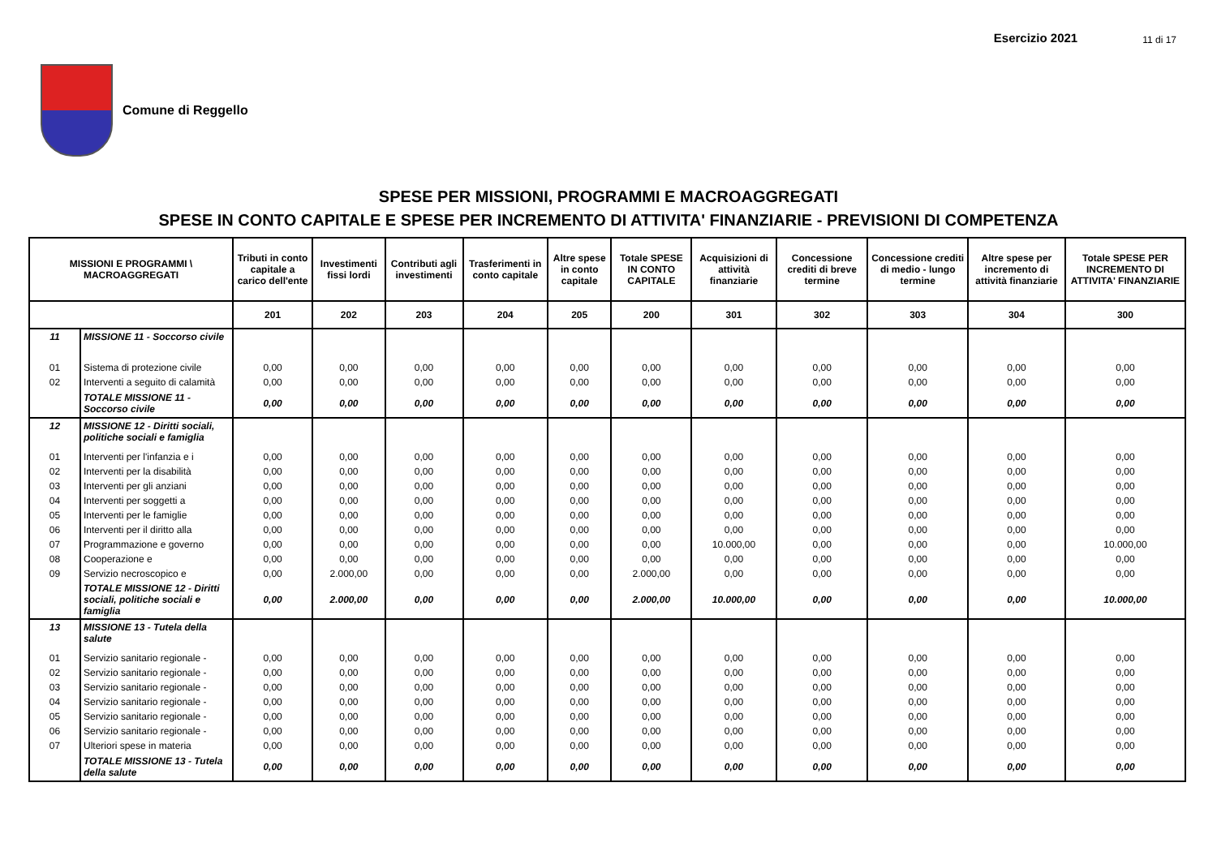Esercizio 2021 11 di 17
Comune di Reggello
SPESE PER MISSIONI, PROGRAMMI E MACROAGGREGATI
SPESE IN CONTO CAPITALE E SPESE PER INCREMENTO DI ATTIVITA' FINANZIARIE - PREVISIONI DI COMPETENZA
| MISSIONI E PROGRAMMI \ MACROAGGREGATI | | Tributi in conto capitale a carico dell'ente | Investimenti fissi lordi | Contributi agli investimenti | Trasferimenti in conto capitale | Altre spese in conto capitale | Totale SPESE IN CONTO CAPITALE | Acquisizioni di attività finanziarie | Concessione crediti di breve termine | Concessione crediti di medio - lungo termine | Altre spese per incremento di attività finanziarie | Totale SPESE PER INCREMENTO DI ATTIVITA' FINANZIARIE |
| --- | --- | --- | --- | --- | --- | --- | --- | --- | --- | --- | --- | --- |
| | | 201 | 202 | 203 | 204 | 205 | 200 | 301 | 302 | 303 | 304 | 300 |
| 11 | MISSIONE 11 - Soccorso civile | | | | | | | | | | | |
| 01 | Sistema di protezione civile | 0,00 | 0,00 | 0,00 | 0,00 | 0,00 | 0,00 | 0,00 | 0,00 | 0,00 | 0,00 | 0,00 |
| 02 | Interventi a seguito di calamità | 0,00 | 0,00 | 0,00 | 0,00 | 0,00 | 0,00 | 0,00 | 0,00 | 0,00 | 0,00 | 0,00 |
| | TOTALE MISSIONE 11 - Soccorso civile | 0,00 | 0,00 | 0,00 | 0,00 | 0,00 | 0,00 | 0,00 | 0,00 | 0,00 | 0,00 | 0,00 |
| 12 | MISSIONE 12 - Diritti sociali, politiche sociali e famiglia | | | | | | | | | | | |
| 01 | Interventi per l'infanzia e i | 0,00 | 0,00 | 0,00 | 0,00 | 0,00 | 0,00 | 0,00 | 0,00 | 0,00 | 0,00 | 0,00 |
| 02 | Interventi per la disabilità | 0,00 | 0,00 | 0,00 | 0,00 | 0,00 | 0,00 | 0,00 | 0,00 | 0,00 | 0,00 | 0,00 |
| 03 | Interventi per gli anziani | 0,00 | 0,00 | 0,00 | 0,00 | 0,00 | 0,00 | 0,00 | 0,00 | 0,00 | 0,00 | 0,00 |
| 04 | Interventi per soggetti a | 0,00 | 0,00 | 0,00 | 0,00 | 0,00 | 0,00 | 0,00 | 0,00 | 0,00 | 0,00 | 0,00 |
| 05 | Interventi per le famiglie | 0,00 | 0,00 | 0,00 | 0,00 | 0,00 | 0,00 | 0,00 | 0,00 | 0,00 | 0,00 | 0,00 |
| 06 | Interventi per il diritto alla | 0,00 | 0,00 | 0,00 | 0,00 | 0,00 | 0,00 | 0,00 | 0,00 | 0,00 | 0,00 | 0,00 |
| 07 | Programmazione e governo | 0,00 | 0,00 | 0,00 | 0,00 | 0,00 | 0,00 | 10.000,00 | 0,00 | 0,00 | 0,00 | 10.000,00 |
| 08 | Cooperazione e | 0,00 | 0,00 | 0,00 | 0,00 | 0,00 | 0,00 | 0,00 | 0,00 | 0,00 | 0,00 | 0,00 |
| 09 | Servizio necroscopico e | 0,00 | 2.000,00 | 0,00 | 0,00 | 0,00 | 2.000,00 | 0,00 | 0,00 | 0,00 | 0,00 | 0,00 |
| | TOTALE MISSIONE 12 - Diritti sociali, politiche sociali e famiglia | 0,00 | 2.000,00 | 0,00 | 0,00 | 0,00 | 2.000,00 | 10.000,00 | 0,00 | 0,00 | 0,00 | 10.000,00 |
| 13 | MISSIONE 13 - Tutela della salute | | | | | | | | | | | |
| 01 | Servizio sanitario regionale - | 0,00 | 0,00 | 0,00 | 0,00 | 0,00 | 0,00 | 0,00 | 0,00 | 0,00 | 0,00 | 0,00 |
| 02 | Servizio sanitario regionale - | 0,00 | 0,00 | 0,00 | 0,00 | 0,00 | 0,00 | 0,00 | 0,00 | 0,00 | 0,00 | 0,00 |
| 03 | Servizio sanitario regionale - | 0,00 | 0,00 | 0,00 | 0,00 | 0,00 | 0,00 | 0,00 | 0,00 | 0,00 | 0,00 | 0,00 |
| 04 | Servizio sanitario regionale - | 0,00 | 0,00 | 0,00 | 0,00 | 0,00 | 0,00 | 0,00 | 0,00 | 0,00 | 0,00 | 0,00 |
| 05 | Servizio sanitario regionale - | 0,00 | 0,00 | 0,00 | 0,00 | 0,00 | 0,00 | 0,00 | 0,00 | 0,00 | 0,00 | 0,00 |
| 06 | Servizio sanitario regionale - | 0,00 | 0,00 | 0,00 | 0,00 | 0,00 | 0,00 | 0,00 | 0,00 | 0,00 | 0,00 | 0,00 |
| 07 | Ulteriori spese in materia | 0,00 | 0,00 | 0,00 | 0,00 | 0,00 | 0,00 | 0,00 | 0,00 | 0,00 | 0,00 | 0,00 |
| | TOTALE MISSIONE 13 - Tutela della salute | 0,00 | 0,00 | 0,00 | 0,00 | 0,00 | 0,00 | 0,00 | 0,00 | 0,00 | 0,00 | 0,00 |